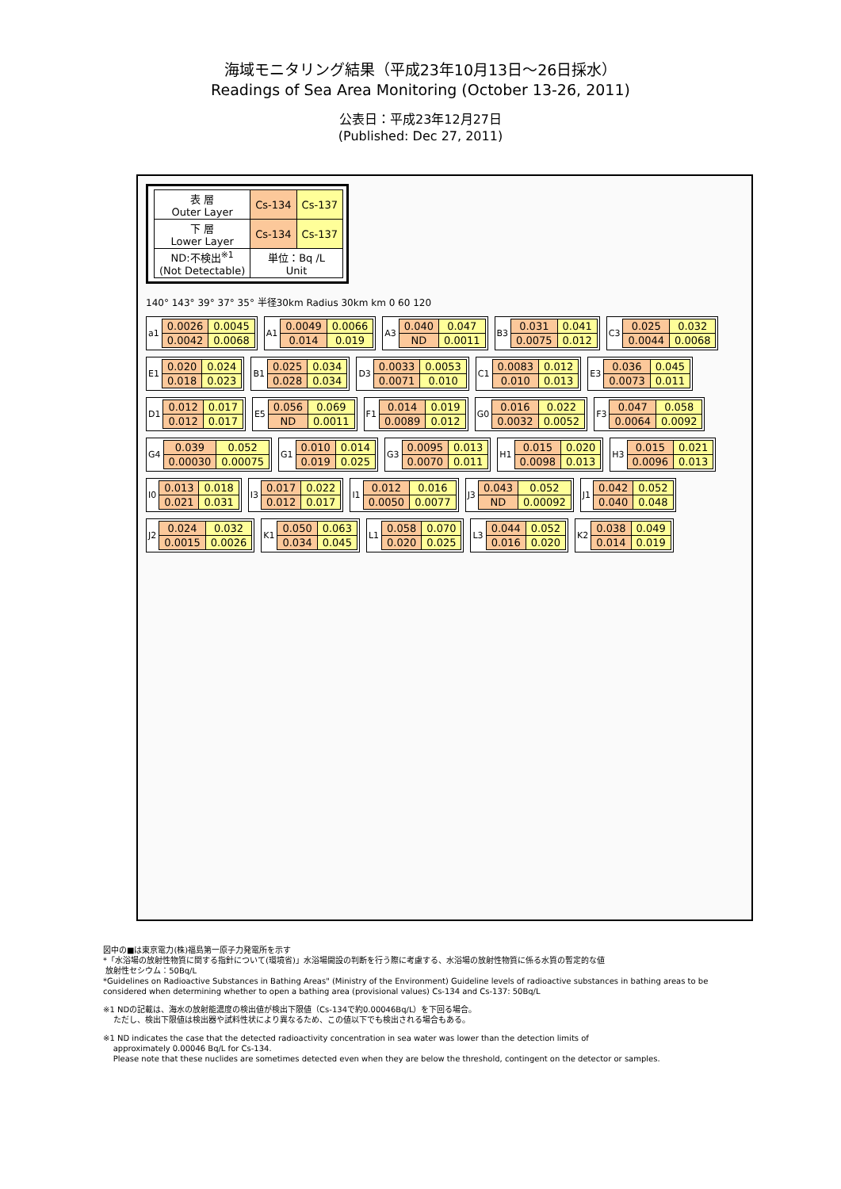海域モニタリング結果（平成23年10月13日～26日採水）
Readings of Sea Area Monitoring (October 13-26, 2011)
公表日：平成23年12月27日
(Published: Dec 27, 2011)
| 表 層 Outer Layer | Cs-134 | Cs-137 |
| 下 層 Lower Layer | Cs-134 | Cs-137 |
| ND:不検出<sup>※1</sup> (Not Detectable) | 単位：Bq /L Unit | |
140° 143° 39° 37° 35° 半径30km Radius 30km km 0 60 120
a1
| 0.0026 | 0.0045 |
| 0.0042 | 0.0068 |
A1
| 0.0049 | 0.0066 |
| 0.014 | 0.019 |
A3
| 0.040 | 0.047 |
| ND | 0.0011 |
B3
| 0.031 | 0.041 |
| 0.0075 | 0.012 |
C3
| 0.025 | 0.032 |
| 0.0044 | 0.0068 |
E1
| 0.020 | 0.024 |
| 0.018 | 0.023 |
B1
| 0.025 | 0.034 |
| 0.028 | 0.034 |
D3
| 0.0033 | 0.0053 |
| 0.0071 | 0.010 |
C1
| 0.0083 | 0.012 |
| 0.010 | 0.013 |
E3
| 0.036 | 0.045 |
| 0.0073 | 0.011 |
D1
| 0.012 | 0.017 |
| 0.012 | 0.017 |
E5
| 0.056 | 0.069 |
| ND | 0.0011 |
F1
| 0.014 | 0.019 |
| 0.0089 | 0.012 |
G0
| 0.016 | 0.022 |
| 0.0032 | 0.0052 |
F3
| 0.047 | 0.058 |
| 0.0064 | 0.0092 |
G4
| 0.039 | 0.052 |
| 0.00030 | 0.00075 |
G1
| 0.010 | 0.014 |
| 0.019 | 0.025 |
G3
| 0.0095 | 0.013 |
| 0.0070 | 0.011 |
H1
| 0.015 | 0.020 |
| 0.0098 | 0.013 |
H3
| 0.015 | 0.021 |
| 0.0096 | 0.013 |
I0
| 0.013 | 0.018 |
| 0.021 | 0.031 |
I3
| 0.017 | 0.022 |
| 0.012 | 0.017 |
I1
| 0.012 | 0.016 |
| 0.0050 | 0.0077 |
J3
| 0.043 | 0.052 |
| ND | 0.00092 |
J1
| 0.042 | 0.052 |
| 0.040 | 0.048 |
J2
| 0.024 | 0.032 |
| 0.0015 | 0.0026 |
K1
| 0.050 | 0.063 |
| 0.034 | 0.045 |
L1
| 0.058 | 0.070 |
| 0.020 | 0.025 |
L3
| 0.044 | 0.052 |
| 0.016 | 0.020 |
K2
| 0.038 | 0.049 |
| 0.014 | 0.019 |
図中の■は東京電力(株)福島第一原子力発電所を示す
*「水浴場の放射性物質に関する指針について(環境省)」水浴場開設の判断を行う際に考慮する、水浴場の放射性物質に係る水質の暫定的な値
放射性セシウム：50Bq/L
*Guidelines on Radioactive Substances in Bathing Areas" (Ministry of the Environment) Guideline levels of radioactive substances in bathing areas to be considered when determining whether to open a bathing area (provisional values) Cs-134 and Cs-137: 50Bq/L
※1 NDの記載は、海水の放射能濃度の検出値が検出下限値（Cs-134で約0.00046Bq/L）を下回る場合。
ただし、検出下限値は検出器や試料性状により異なるため、この値以下でも検出される場合もある。
※1 ND indicates the case that the detected radioactivity concentration in sea water was lower than the detection limits of
approximately 0.00046 Bq/L for Cs-134.
Please note that these nuclides are sometimes detected even when they are below the threshold, contingent on the detector or samples.